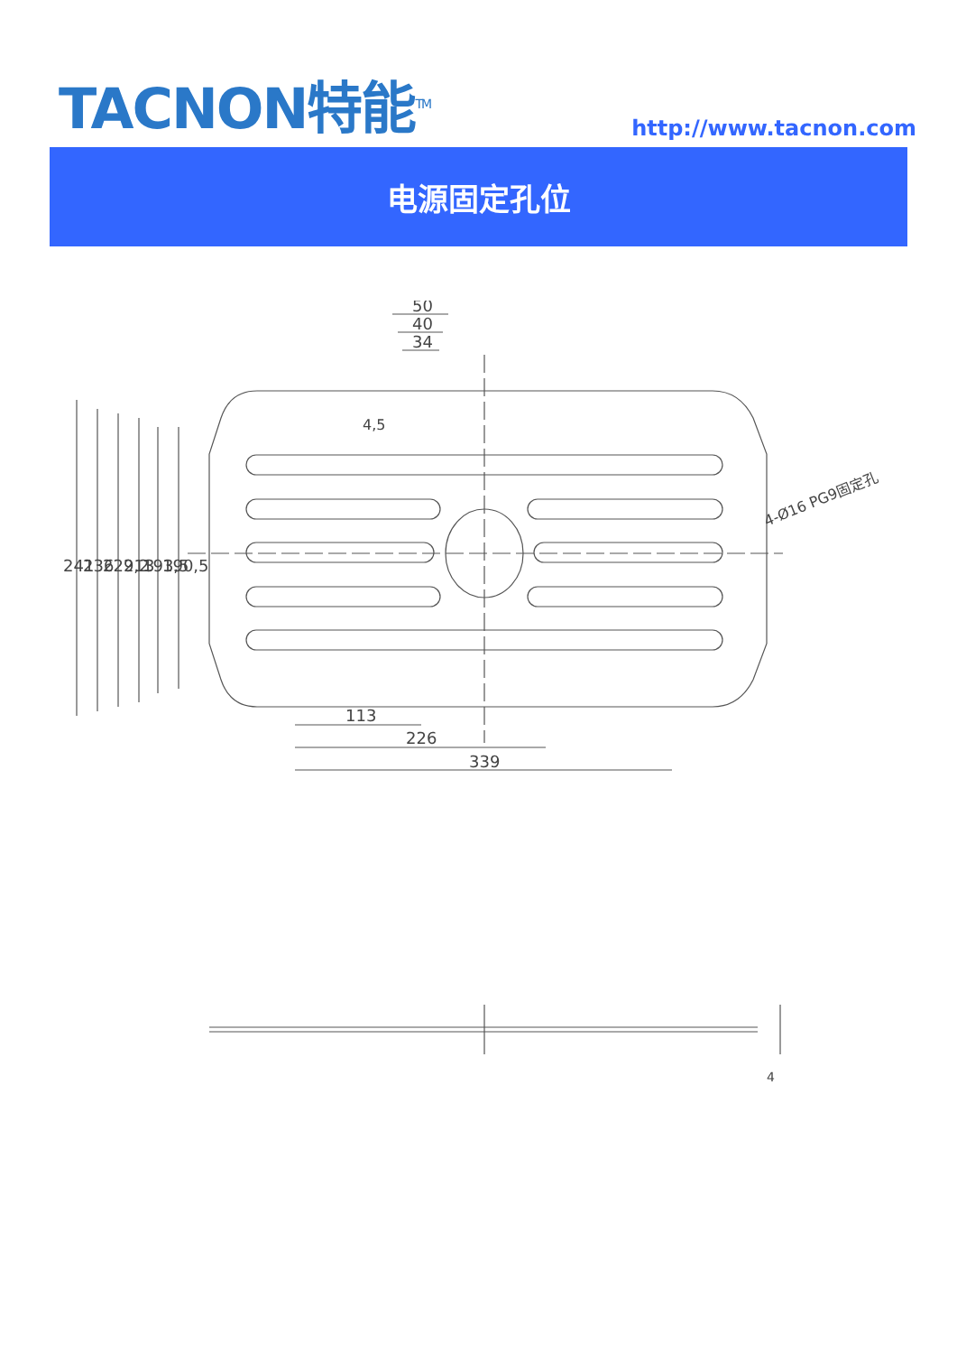TACNON特能<sup>TM</sup>
http://www.tacnon.com
电源固定孔位
50
40
34
4,5
113
226
339
241
236
229,2
213
193,5
190,5
4-Ø16 PG9固定孔
4